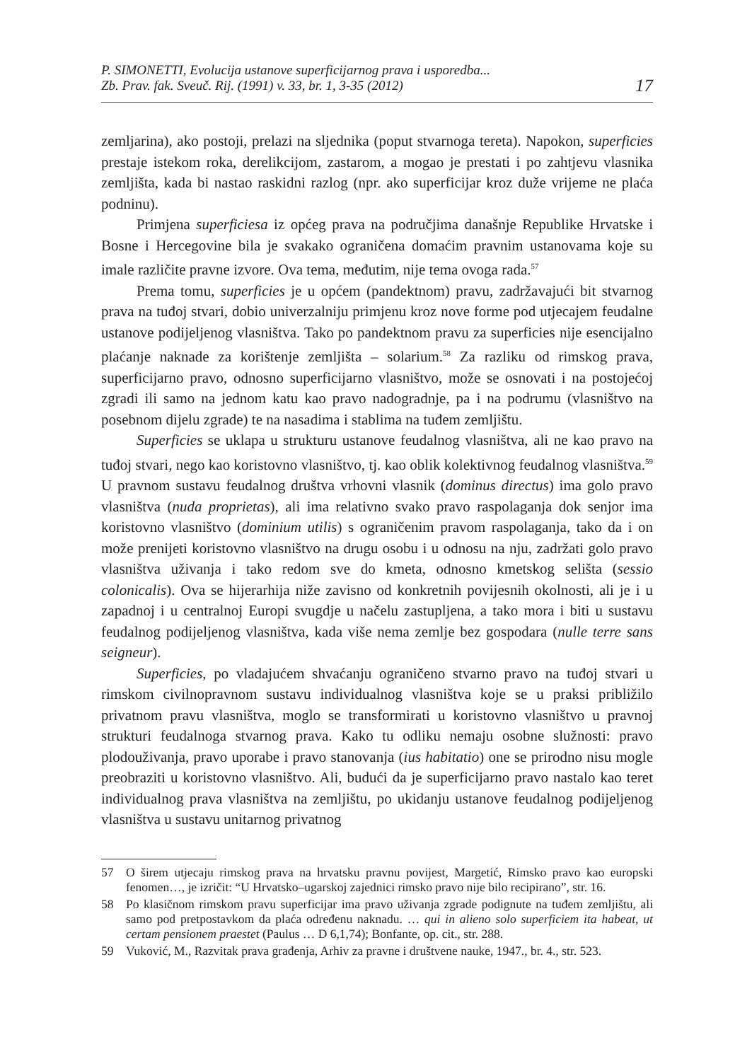P. SIMONETTI, Evolucija ustanove superficijarnog prava i usporedba...
Zb. Prav. fak. Sveuč. Rij. (1991) v. 33, br. 1, 3-35 (2012)
17
zemljarina), ako postoji, prelazi na sljednika (poput stvarnoga tereta). Napokon, superficies prestaje istekom roka, derelikcijom, zastarom, a mogao je prestati i po zahtjevu vlasnika zemljišta, kada bi nastao raskidni razlog (npr. ako superficijar kroz duže vrijeme ne plaća podninu).
Primjena superficiesa iz općeg prava na područjima današnje Republike Hrvatske i Bosne i Hercegovine bila je svakako ograničena domaćim pravnim ustanovama koje su imale različite pravne izvore. Ova tema, međutim, nije tema ovoga rada.<sup>57</sup>
Prema tomu, superficies je u općem (pandektnom) pravu, zadržavajući bit stvarnog prava na tuđoj stvari, dobio univerzalniju primjenu kroz nove forme pod utjecajem feudalne ustanove podijeljenog vlasništva. Tako po pandektnom pravu za superficies nije esencijalno plaćanje naknade za korištenje zemljišta – solarium.<sup>58</sup> Za razliku od rimskog prava, superficijarno pravo, odnosno superficijarno vlasništvo, može se osnovati i na postojećoj zgradi ili samo na jednom katu kao pravo nadogradnje, pa i na podrumu (vlasništvo na posebnom dijelu zgrade) te na nasadima i stablima na tuđem zemljištu.
Superficies se uklapa u strukturu ustanove feudalnog vlasništva, ali ne kao pravo na tuđoj stvari, nego kao koristovno vlasništvo, tj. kao oblik kolektivnog feudalnog vlasništva.<sup>59</sup> U pravnom sustavu feudalnog društva vrhovni vlasnik (dominus directus) ima golo pravo vlasništva (nuda proprietas), ali ima relativno svako pravo raspolaganja dok senjor ima koristovno vlasništvo (dominium utilis) s ograničenim pravom raspolaganja, tako da i on može prenijeti koristovno vlasništvo na drugu osobu i u odnosu na nju, zadržati golo pravo vlasništva uživanja i tako redom sve do kmeta, odnosno kmetskog selišta (sessio colonicalis). Ova se hijerarhija niže zavisno od konkretnih povijesnih okolnosti, ali je i u zapadnoj i u centralnoj Europi svugdje u načelu zastupljena, a tako mora i biti u sustavu feudalnog podijeljenog vlasništva, kada više nema zemlje bez gospodara (nulle terre sans seigneur).
Superficies, po vladajućem shvaćanju ograničeno stvarno pravo na tuđoj stvari u rimskom civilnopravnom sustavu individualnog vlasništva koje se u praksi približilo privatnom pravu vlasništva, moglo se transformirati u koristovno vlasništvo u pravnoj strukturi feudalnoga stvarnog prava. Kako tu odliku nemaju osobne služnosti: pravo plodouživanja, pravo uporabe i pravo stanovanja (ius habitatio) one se prirodno nisu mogle preobraziti u koristovno vlasništvo. Ali, budući da je superficijarno pravo nastalo kao teret individualnog prava vlasništva na zemljištu, po ukidanju ustanove feudalnog podijeljenog vlasništva u sustavu unitarnog privatnog
57 O širem utjecaju rimskog prava na hrvatsku pravnu povijest, Margetić, Rimsko pravo kao europski fenomen…, je izričit: “U Hrvatsko–ugarskoj zajednici rimsko pravo nije bilo recipirano”, str. 16.
58 Po klasičnom rimskom pravu superficijar ima pravo uživanja zgrade podignute na tuđem zemljištu, ali samo pod pretpostavkom da plaća određenu naknadu. … qui in alieno solo superficiem ita habeat, ut certam pensionem praestet (Paulus … D 6,1,74); Bonfante, op. cit., str. 288.
59 Vuković, M., Razvitak prava građenja, Arhiv za pravne i društvene nauke, 1947., br. 4., str. 523.